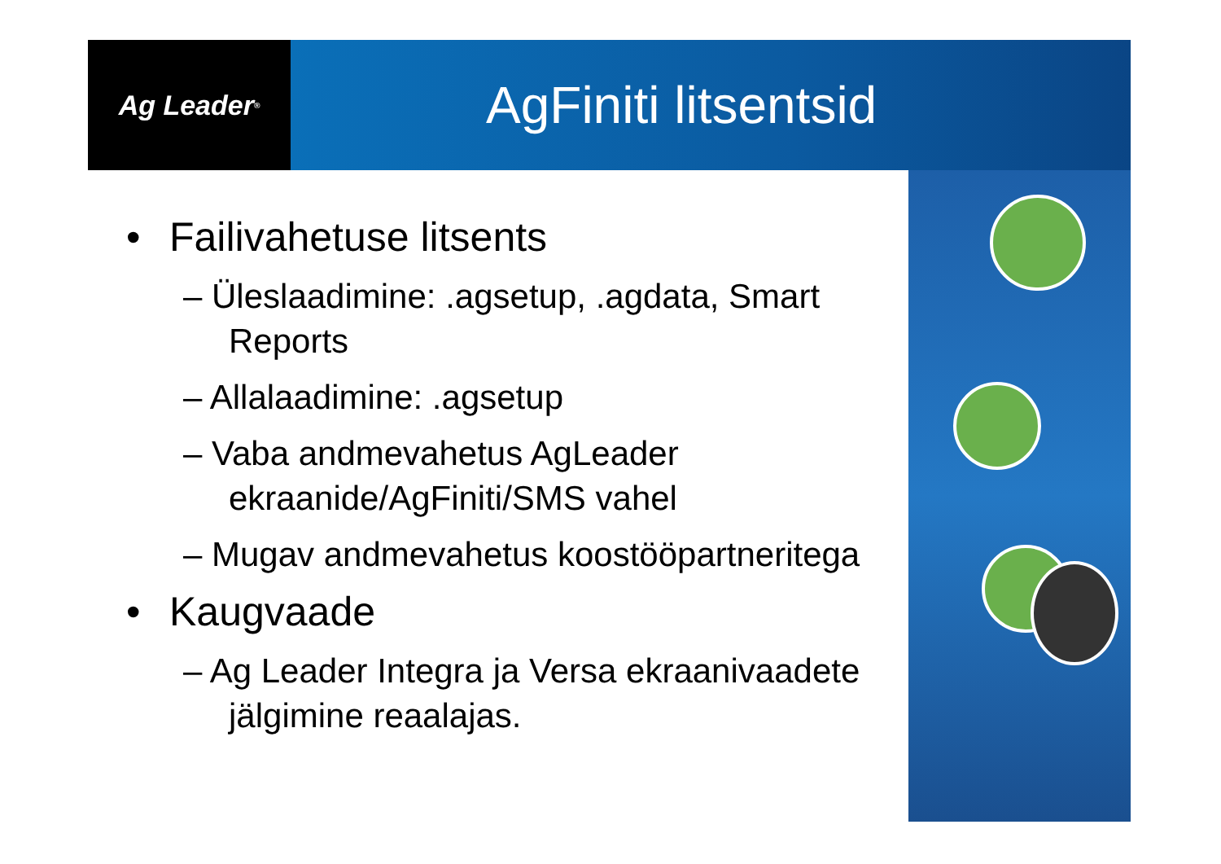Ag Leader<sup>®</sup>
AgFiniti litsentsid
• Failivahetuse litsents
– Üleslaadimine: .agsetup, .agdata, Smart Reports
– Allalaadimine: .agsetup
– Vaba andmevahetus AgLeader ekraanide/AgFiniti/SMS vahel
– Mugav andmevahetus koostööpartneritega
• Kaugvaade
– Ag Leader Integra ja Versa ekraanivaadete jälgimine reaalajas.